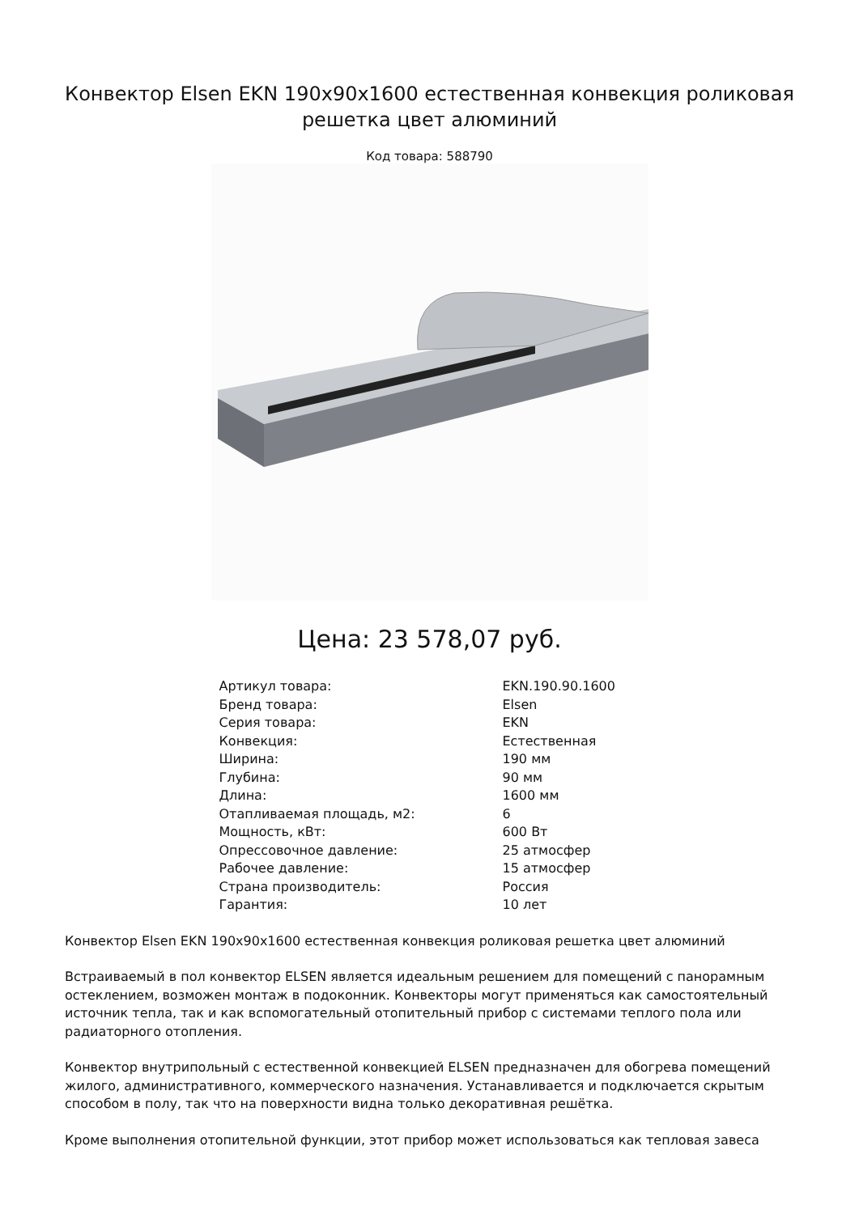Конвектор Elsen EKN 190x90x1600 естественная конвекция роликовая решетка цвет алюминий
Код товара: 588790
Цена: 23 578,07 руб.
| Артикул товара: | EKN.190.90.1600 |
| Бренд товара: | Elsen |
| Серия товара: | EKN |
| Конвекция: | Естественная |
| Ширина: | 190 мм |
| Глубина: | 90 мм |
| Длина: | 1600 мм |
| Отапливаемая площадь, м2: | 6 |
| Мощность, кВт: | 600 Вт |
| Опрессовочное давление: | 25 атмосфер |
| Рабочее давление: | 15 атмосфер |
| Страна производитель: | Россия |
| Гарантия: | 10 лет |
Конвектор Elsen EKN 190x90x1600 естественная конвекция роликовая решетка цвет алюминий
Встраиваемый в пол конвектор ELSEN является идеальным решением для помещений с панорамным остеклением, возможен монтаж в подоконник. Конвекторы могут применяться как самостоятельный источник тепла, так и как вспомогательный отопительный прибор с системами теплого пола или радиаторного отопления.
Конвектор внутрипольный с естественной конвекцией ELSEN предназначен для обогрева помещений жилого, административного, коммерческого назначения. Устанавливается и подключается скрытым способом в полу, так что на поверхности видна только декоративная решётка.
Кроме выполнения отопительной функции, этот прибор может использоваться как тепловая завеса